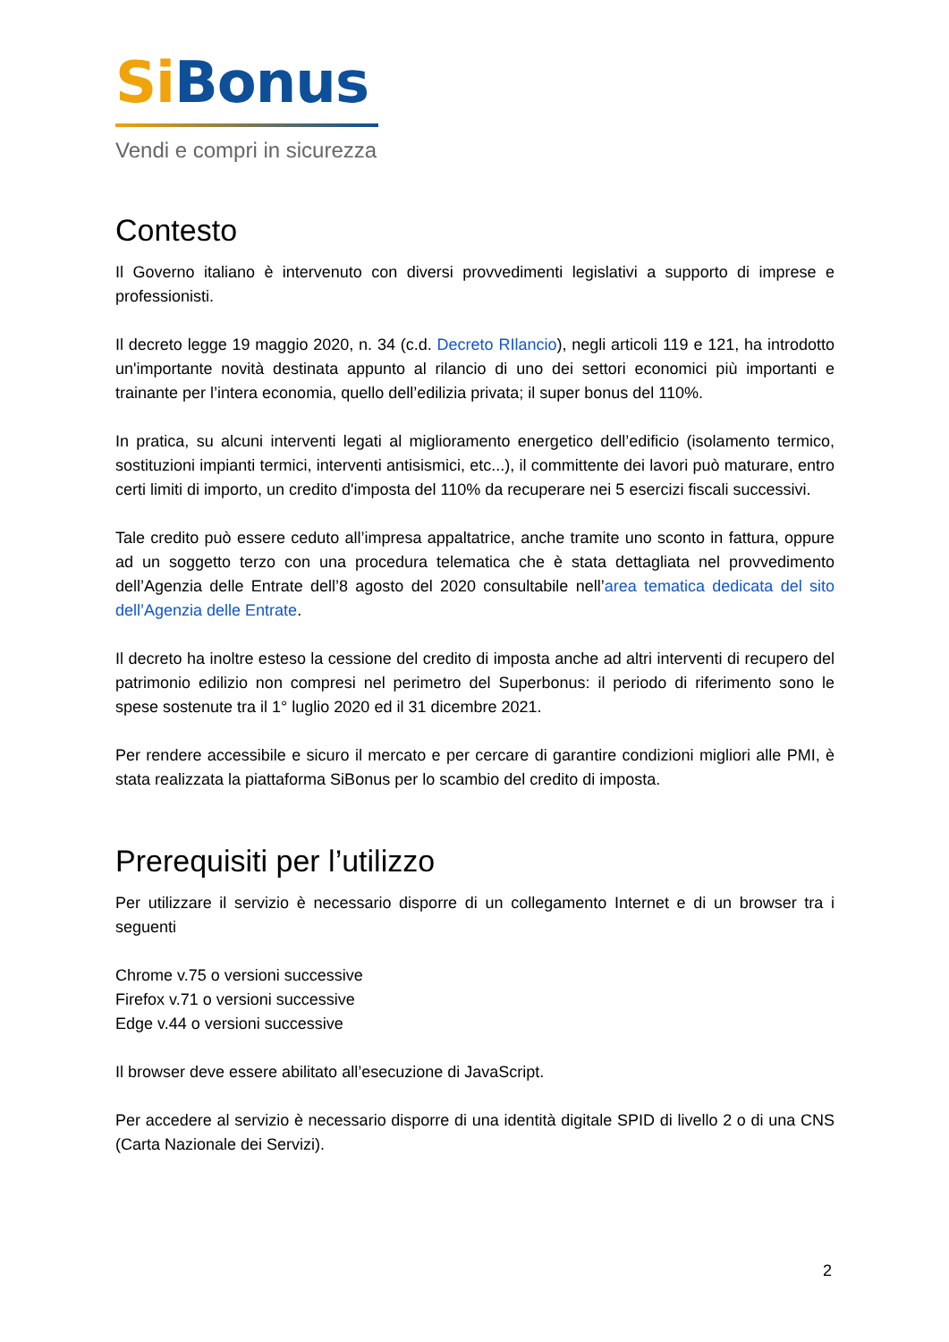Si Bonus
Vendi e compri in sicurezza
Contesto
Il Governo italiano è intervenuto con diversi provvedimenti legislativi a supporto di imprese e professionisti.
Il decreto legge 19 maggio 2020, n. 34 (c.d. Decreto RIlancio), negli articoli 119 e 121, ha introdotto un'importante novità destinata appunto al rilancio di uno dei settori economici più importanti e trainante per l’intera economia, quello dell’edilizia privata; il super bonus del 110%.
In pratica, su alcuni interventi legati al miglioramento energetico dell’edificio (isolamento termico, sostituzioni impianti termici, interventi antisismici, etc...), il committente dei lavori può maturare, entro certi limiti di importo, un credito d'imposta del 110% da recuperare nei 5 esercizi fiscali successivi.
Tale credito può essere ceduto all’impresa appaltatrice, anche tramite uno sconto in fattura, oppure ad un soggetto terzo con una procedura telematica che è stata dettagliata nel provvedimento dell’Agenzia delle Entrate dell’8 agosto del 2020 consultabile nell’area tematica dedicata del sito dell’Agenzia delle Entrate.
Il decreto ha inoltre esteso la cessione del credito di imposta anche ad altri interventi di recupero del patrimonio edilizio non compresi nel perimetro del Superbonus: il periodo di riferimento sono le spese sostenute tra il 1° luglio 2020 ed il 31 dicembre 2021.
Per rendere accessibile e sicuro il mercato e per cercare di garantire condizioni migliori alle PMI, è stata realizzata la piattaforma SiBonus per lo scambio del credito di imposta.
Prerequisiti per l’utilizzo
Per utilizzare il servizio è necessario disporre di un collegamento Internet e di un browser tra i seguenti
Chrome v.75 o versioni successive
Firefox v.71 o versioni successive
Edge v.44 o versioni successive
Il browser deve essere abilitato all’esecuzione di JavaScript.
Per accedere al servizio è necessario disporre di una identità digitale SPID di livello 2 o di una CNS (Carta Nazionale dei Servizi).
2